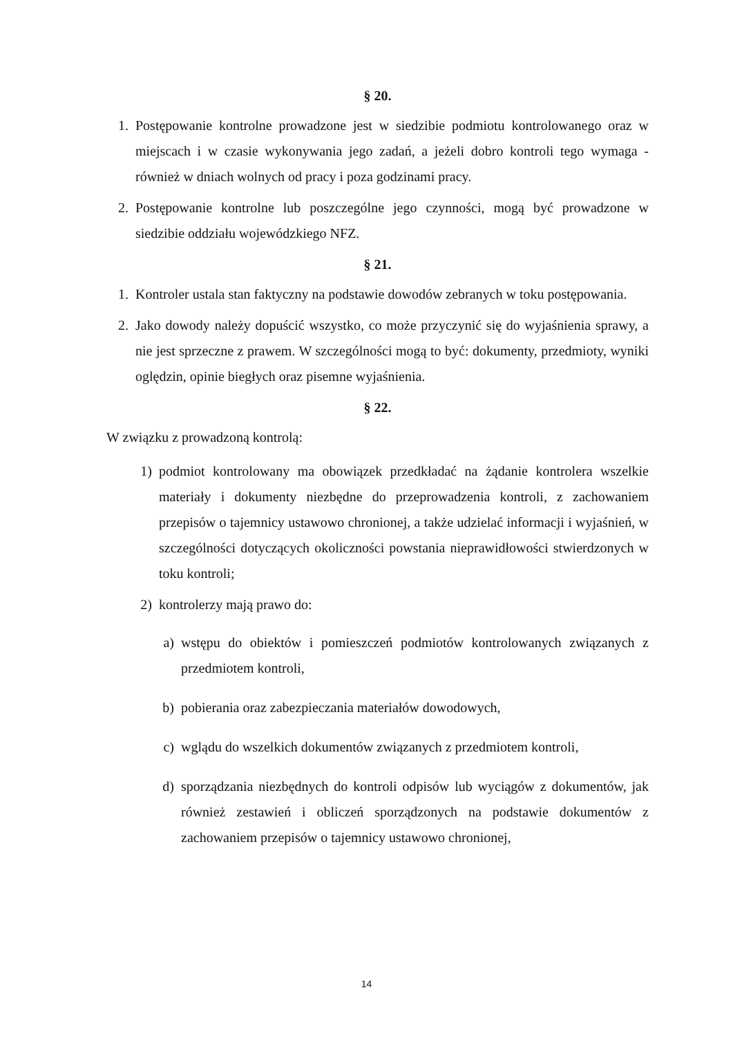§ 20.
1. Postępowanie kontrolne prowadzone jest w siedzibie podmiotu kontrolowanego oraz w miejscach i w czasie wykonywania jego zadań, a jeżeli dobro kontroli tego wymaga - również w dniach wolnych od pracy i poza godzinami pracy.
2. Postępowanie kontrolne lub poszczególne jego czynności, mogą być prowadzone w siedzibie oddziału wojewódzkiego NFZ.
§ 21.
1. Kontroler ustala stan faktyczny na podstawie dowodów zebranych w toku postępowania.
2. Jako dowody należy dopuścić wszystko, co może przyczynić się do wyjaśnienia sprawy, a nie jest sprzeczne z prawem. W szczególności mogą to być: dokumenty, przedmioty, wyniki oględzin, opinie biegłych oraz pisemne wyjaśnienia.
§ 22.
W związku z prowadzoną kontrolą:
1) podmiot kontrolowany ma obowiązek przedkładać na żądanie kontrolera wszelkie materiały i dokumenty niezbędne do przeprowadzenia kontroli, z zachowaniem przepisów o tajemnicy ustawowo chronionej, a także udzielać informacji i wyjaśnień, w szczególności dotyczących okoliczności powstania nieprawidłowości stwierdzonych w toku kontroli;
2) kontrolerzy mają prawo do:
a) wstępu do obiektów i pomieszczeń podmiotów kontrolowanych związanych z przedmiotem kontroli,
b) pobierania oraz zabezpieczania materiałów dowodowych,
c) wglądu do wszelkich dokumentów związanych z przedmiotem kontroli,
d) sporządzania niezbędnych do kontroli odpisów lub wyciągów z dokumentów, jak również zestawień i obliczeń sporządzonych na podstawie dokumentów z zachowaniem przepisów o tajemnicy ustawowo chronionej,
14